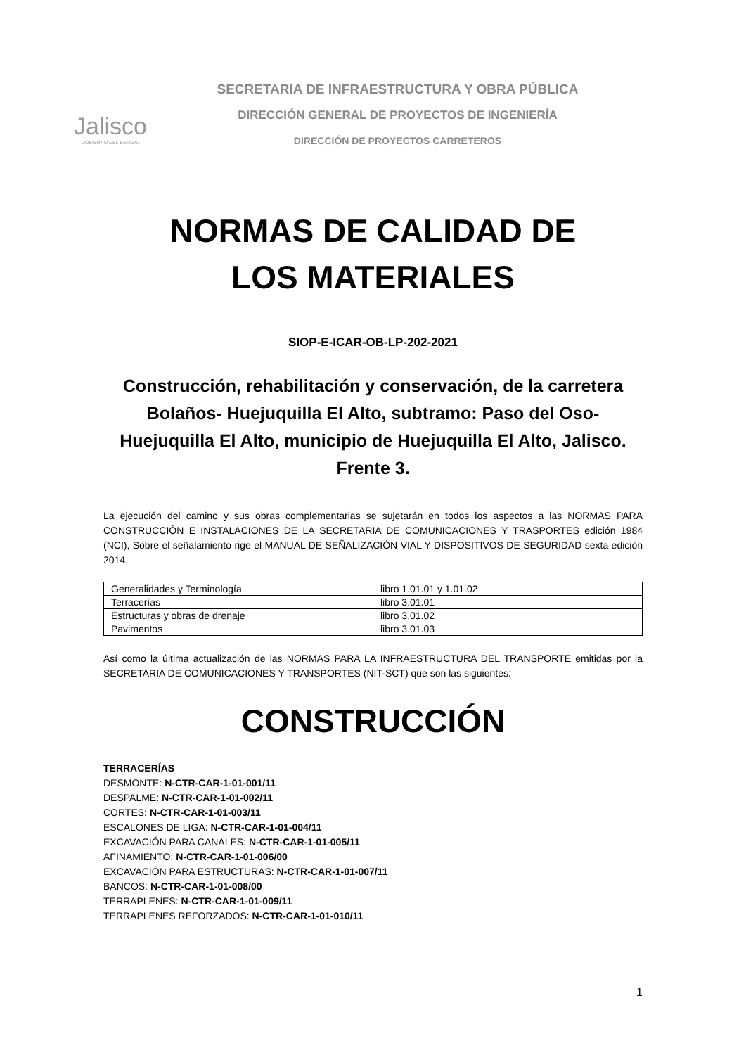Jalisco
GOBIERNO DEL ESTADO
SECRETARIA DE INFRAESTRUCTURA Y OBRA PÚBLICA
DIRECCIÓN GENERAL DE PROYECTOS DE INGENIERÍA
DIRECCIÓN DE PROYECTOS CARRETEROS
NORMAS DE CALIDAD DE
LOS MATERIALES
SIOP-E-ICAR-OB-LP-202-2021
Construcción, rehabilitación y conservación, de la carretera Bolaños- Huejuquilla El Alto, subtramo: Paso del Oso-Huejuquilla El Alto, municipio de Huejuquilla El Alto, Jalisco. Frente 3.
La ejecución del camino y sus obras complementarias se sujetarán en todos los aspectos a las NORMAS PARA CONSTRUCCIÓN E INSTALACIONES DE LA SECRETARIA DE COMUNICACIONES Y TRASPORTES edición 1984 (NCI), Sobre el señalamiento rige el MANUAL DE SEÑALIZACIÓN VIAL Y DISPOSITIVOS DE SEGURIDAD sexta edición 2014.
| Generalidades y Terminología | libro 1.01.01 y 1.01.02 |
| Terracerías | libro 3.01.01 |
| Estructuras y obras de drenaje | libro 3.01.02 |
| Pavimentos | libro 3.01.03 |
Así como la última actualización de las NORMAS PARA LA INFRAESTRUCTURA DEL TRANSPORTE emitidas por la SECRETARIA DE COMUNICACIONES Y TRANSPORTES (NIT-SCT) que son las siguientes:
CONSTRUCCIÓN
TERRACERÍAS
DESMONTE: N-CTR-CAR-1-01-001/11
DESPALME: N-CTR-CAR-1-01-002/11
CORTES: N-CTR-CAR-1-01-003/11
ESCALONES DE LIGA: N-CTR-CAR-1-01-004/11
EXCAVACIÓN PARA CANALES: N-CTR-CAR-1-01-005/11
AFINAMIENTO: N-CTR-CAR-1-01-006/00
EXCAVACIÓN PARA ESTRUCTURAS: N-CTR-CAR-1-01-007/11
BANCOS: N-CTR-CAR-1-01-008/00
TERRAPLENES: N-CTR-CAR-1-01-009/11
TERRAPLENES REFORZADOS: N-CTR-CAR-1-01-010/11
1